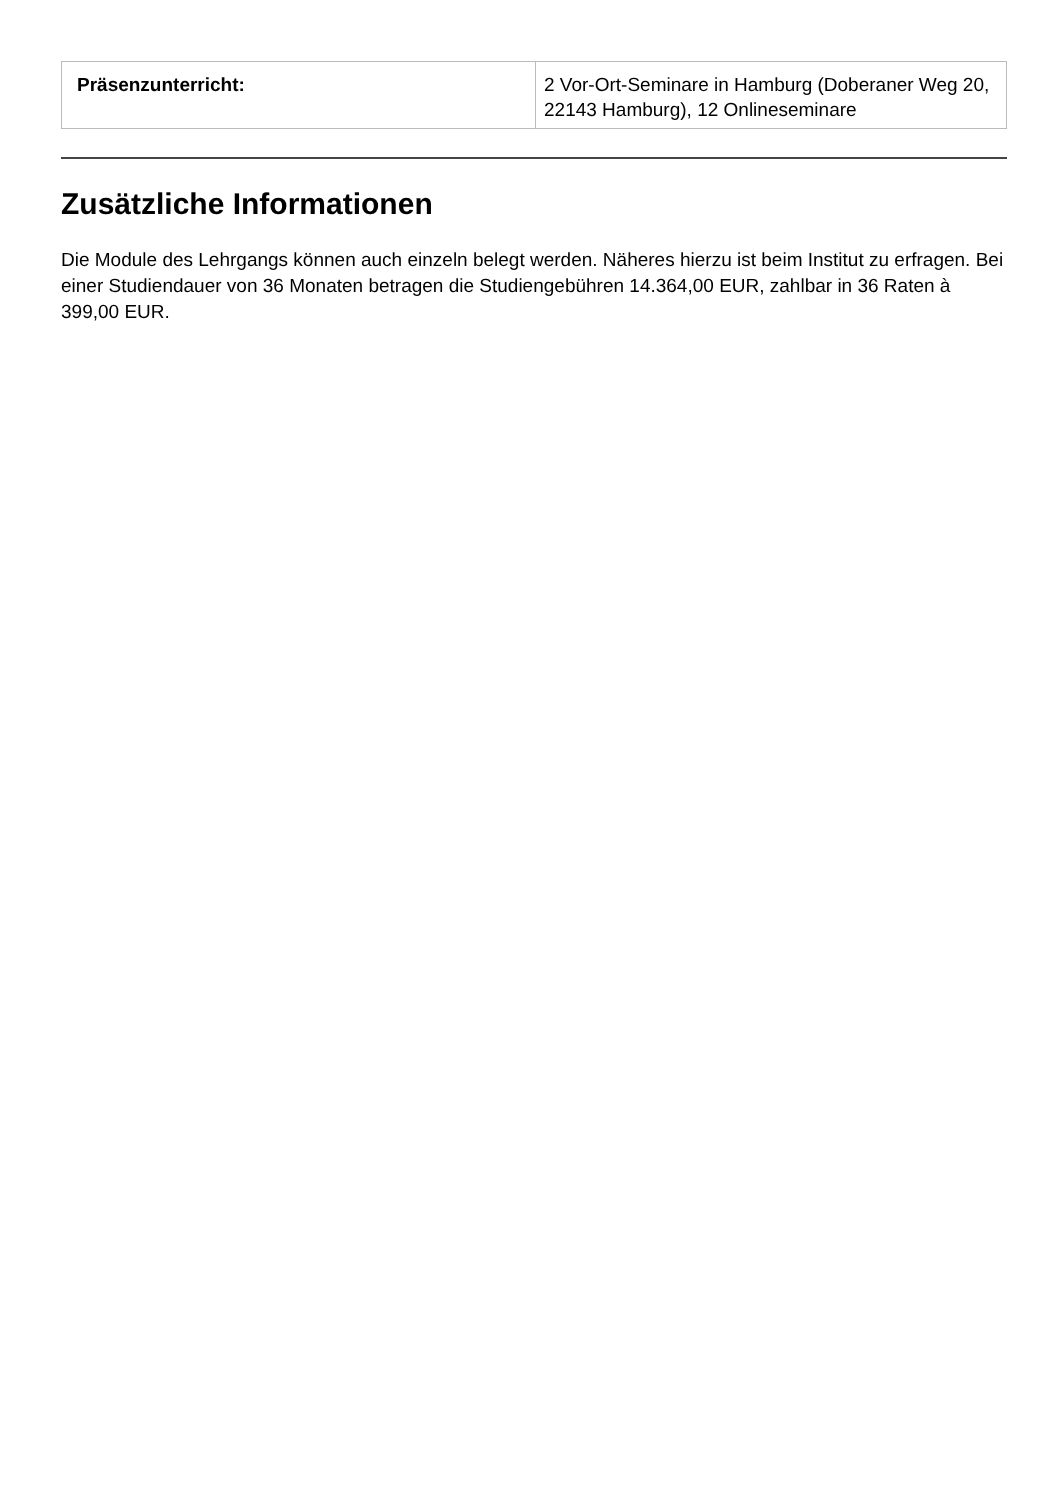| Präsenzunterricht: | 2 Vor-Ort-Seminare in Hamburg (Doberaner Weg 20, 22143 Hamburg), 12 Onlineseminare |
Zusätzliche Informationen
Die Module des Lehrgangs können auch einzeln belegt werden. Näheres hierzu ist beim Institut zu erfragen. Bei einer Studiendauer von 36 Monaten betragen die Studiengebühren 14.364,00 EUR, zahlbar in 36 Raten à 399,00 EUR.